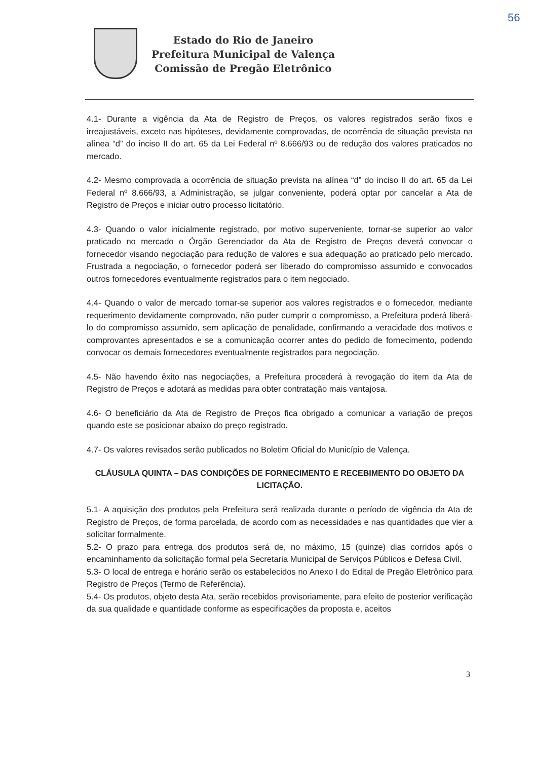56
Estado do Rio de Janeiro
Prefeitura Municipal de Valença
Comissão de Pregão Eletrônico
4.1- Durante a vigência da Ata de Registro de Preços, os valores registrados serão fixos e irreajustáveis, exceto nas hipóteses, devidamente comprovadas, de ocorrência de situação prevista na alínea “d” do inciso II do art. 65 da Lei Federal nº 8.666/93 ou de redução dos valores praticados no mercado.
4.2- Mesmo comprovada a ocorrência de situação prevista na alínea “d” do inciso II do art. 65 da Lei Federal nº 8.666/93, a Administração, se julgar conveniente, poderá optar por cancelar a Ata de Registro de Preços e iniciar outro processo licitatório.
4.3- Quando o valor inicialmente registrado, por motivo superveniente, tornar-se superior ao valor praticado no mercado o Órgão Gerenciador da Ata de Registro de Preços deverá convocar o fornecedor visando negociação para redução de valores e sua adequação ao praticado pelo mercado. Frustrada a negociação, o fornecedor poderá ser liberado do compromisso assumido e convocados outros fornecedores eventualmente registrados para o item negociado.
4.4- Quando o valor de mercado tornar-se superior aos valores registrados e o fornecedor, mediante requerimento devidamente comprovado, não puder cumprir o compromisso, a Prefeitura poderá liberá-lo do compromisso assumido, sem aplicação de penalidade, confirmando a veracidade dos motivos e comprovantes apresentados e se a comunicação ocorrer antes do pedido de fornecimento, podendo convocar os demais fornecedores eventualmente registrados para negociação.
4.5- Não havendo êxito nas negociações, a Prefeitura procederá à revogação do item da Ata de Registro de Preços e adotará as medidas para obter contratação mais vantajosa.
4.6- O beneficiário da Ata de Registro de Preços fica obrigado a comunicar a variação de preços quando este se posicionar abaixo do preço registrado.
4.7- Os valores revisados serão publicados no Boletim Oficial do Município de Valença.
CLÁUSULA QUINTA – DAS CONDIÇÕES DE FORNECIMENTO E RECEBIMENTO DO OBJETO DA LICITAÇÃO.
5.1- A aquisição dos produtos pela Prefeitura será realizada durante o período de vigência da Ata de Registro de Preços, de forma parcelada, de acordo com as necessidades e nas quantidades que vier a solicitar formalmente.
5.2- O prazo para entrega dos produtos será de, no máximo, 15 (quinze) dias corridos após o encaminhamento da solicitação formal pela Secretaria Municipal de Serviços Públicos e Defesa Civil.
5.3- O local de entrega e horário serão os estabelecidos no Anexo I do Edital de Pregão Eletrônico para Registro de Preços (Termo de Referência).
5.4- Os produtos, objeto desta Ata, serão recebidos provisoriamente, para efeito de posterior verificação da sua qualidade e quantidade conforme as especificações da proposta e, aceitos
3